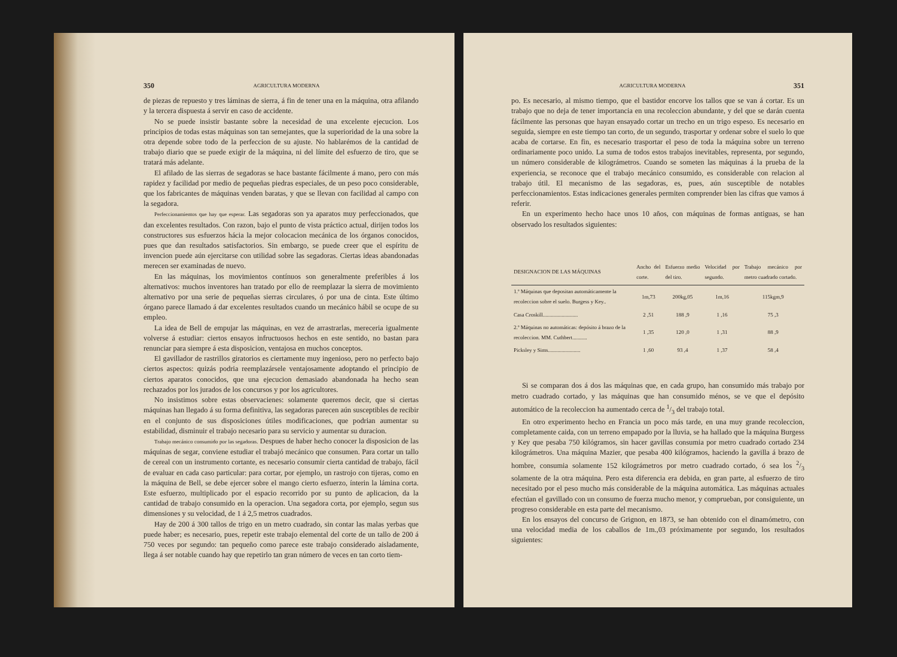350 AGRICULTURA MODERNA
de piezas de repuesto y tres láminas de sierra, á fin de tener una en la máquina, otra afilando y la tercera dispuesta á servir en caso de accidente.
No se puede insistir bastante sobre la necesidad de una excelente ejecucion. Los principios de todas estas máquinas son tan semejantes, que la superioridad de la una sobre la otra depende sobre todo de la perfeccion de su ajuste. No hablarémos de la cantidad de trabajo diario que se puede exigir de la máquina, ni del límite del esfuerzo de tiro, que se tratará más adelante.
El afilado de las sierras de segadoras se hace bastante fácilmente á mano, pero con más rapidez y facilidad por medio de pequeñas piedras especiales, de un peso poco considerable, que los fabricantes de máquinas venden baratas, y que se llevan con facilidad al campo con la segadora.
Perfeccionamientos que hay que esperar. Las segadoras son ya aparatos muy perfeccionados, que dan excelentes resultados. Con razon, bajo el punto de vista práctico actual, dirijen todos los constructores sus esfuerzos hácia la mejor colocacion mecánica de los órganos conocidos, pues que dan resultados satisfactorios. Sin embargo, se puede creer que el espíritu de invencion puede aún ejercitarse con utilidad sobre las segadoras. Ciertas ideas abandonadas merecen ser examinadas de nuevo.
En las máquinas, los movimientos contínuos son generalmente preferibles á los alternativos: muchos inventores han tratado por ello de reemplazar la sierra de movimiento alternativo por una serie de pequeñas sierras circulares, ó por una de cinta. Este último órgano parece llamado á dar excelentes resultados cuando un mecánico hábil se ocupe de su empleo.
La idea de Bell de empujar las máquinas, en vez de arrastrarlas, mereceria igualmente volverse á estudiar: ciertos ensayos infructuosos hechos en este sentido, no bastan para renunciar para siempre á esta disposicion, ventajosa en muchos conceptos.
El gavillador de rastrillos giratorios es ciertamente muy ingenioso, pero no perfecto bajo ciertos aspectos: quizás podria reemplazársele ventajosamente adoptando el principio de ciertos aparatos conocidos, que una ejecucion demasiado abandonada ha hecho sean rechazados por los jurados de los concursos y por los agricultores.
No insistimos sobre estas observacienes: solamente queremos decir, que si ciertas máquinas han llegado á su forma definitiva, las segadoras parecen aún susceptibles de recibir en el conjunto de sus disposiciones útiles modificaciones, que podrian aumentar su estabilidad, disminuir el trabajo necesario para su servicio y aumentar su duracion.
Trabajo mecánico consumido por las segadoras. Despues de haber hecho conocer la disposicion de las máquinas de segar, conviene estudiar el trabajó mecánico que consumen. Para cortar un tallo de cereal con un instrumento cortante, es necesario consumir cierta cantidad de trabajo, fácil de evaluar en cada caso particular: para cortar, por ejemplo, un rastrojo con tijeras, como en la máquina de Bell, se debe ejercer sobre el mango cierto esfuerzo, ínterin la lámina corta. Este esfuerzo, multiplicado por el espacio recorrido por su punto de aplicacion, da la cantidad de trabajo consumido en la operacion. Una segadora corta, por ejemplo, segun sus dimensiones y su velocidad, de 1 á 2,5 metros cuadrados.
Hay de 200 á 300 tallos de trigo en un metro cuadrado, sin contar las malas yerbas que puede haber; es necesario, pues, repetir este trabajo elemental del corte de un tallo de 200 á 750 veces por segundo: tan pequeño como parece este trabajo considerado aisladamente, llega á ser notable cuando hay que repetirlo tan gran número de veces en tan corto tiem-
AGRICULTURA MODERNA 351
po. Es necesario, al mismo tiempo, que el bastidor encorve los tallos que se van á cortar. Es un trabajo que no deja de tener importancia en una recoleccion abundante, y del que se darán cuenta fácilmente las personas que hayan ensayado cortar un trecho en un trigo espeso. Es necesario en seguida, siempre en este tiempo tan corto, de un segundo, trasportar y ordenar sobre el suelo lo que acaba de cortarse. En fin, es necesario trasportar el peso de toda la máquina sobre un terreno ordinariamente poco unido. La suma de todos estos trabajos inevitables, representa, por segundo, un número considerable de kilográmetros. Cuando se someten las máquinas á la prueba de la experiencia, se reconoce que el trabajo mecánico consumido, es considerable con relacion al trabajo útil. El mecanismo de las segadoras, es, pues, aún susceptible de notables perfeccionamientos. Estas indicaciones generales permiten comprender bien las cifras que vamos á referir.
En un experimento hecho hace unos 10 años, con máquinas de formas antiguas, se han observado los resultados siguientes:
| DESIGNACION DE LAS MÁQUINAS | Ancho del corte. | Esfuerzo medio del tiro. | Velocidad por segundo. | Trabajo mecánico por metro cuadrado cortado. |
| --- | --- | --- | --- | --- |
| 1.º Máquinas que depositan automáticamente la recoleccion sobre el suelo. Burgess y Key.. | 1m,73 | 200kg,05 | 1m,16 | 115kgm,9 |
| Casa Croskill.......................... | 2 ,51 | 188 ,9 | 1 ,16 | 75 ,3 |
| 2.º Máquinas no automáticas: depósito á brazo de la recoleccion. MM. Cuthbert........... | 1 ,35 | 120 ,0 | 1 ,31 | 88 ,9 |
| Picksley y Sims........................ | 1 ,60 | 93 ,4 | 1 ,37 | 58 ,4 |
Si se comparan dos á dos las máquinas que, en cada grupo, han consumido más trabajo por metro cuadrado cortado, y las máquinas que han consumido ménos, se ve que el depósito automático de la recoleccion ha aumentado cerca de 1/3 del trabajo total.
En otro experimento hecho en Francia un poco más tarde, en una muy grande recoleccion, completamente caida, con un terreno empapado por la lluvia, se ha hallado que la máquina Burgess y Key que pesaba 750 kilógramos, sin hacer gavillas consumia por metro cuadrado cortado 234 kilográmetros. Una máquina Mazier, que pesaba 400 kilógramos, haciendo la gavilla á brazo de hombre, consumia solamente 152 kilográmetros por metro cuadrado cortado, ó sea los 2/3 solamente de la otra máquina. Pero esta diferencia era debida, en gran parte, al esfuerzo de tiro necesitado por el peso mucho más considerable de la máquina automática. Las máquinas actuales efectúan el gavillado con un consumo de fuerza mucho menor, y comprueban, por consiguiente, un progreso considerable en esta parte del mecanismo.
En los ensayos del concurso de Grignon, en 1873, se han obtenido con el dinamómetro, con una velocidad media de los caballos de 1m.,03 próximamente por segundo, los resultados siguientes: